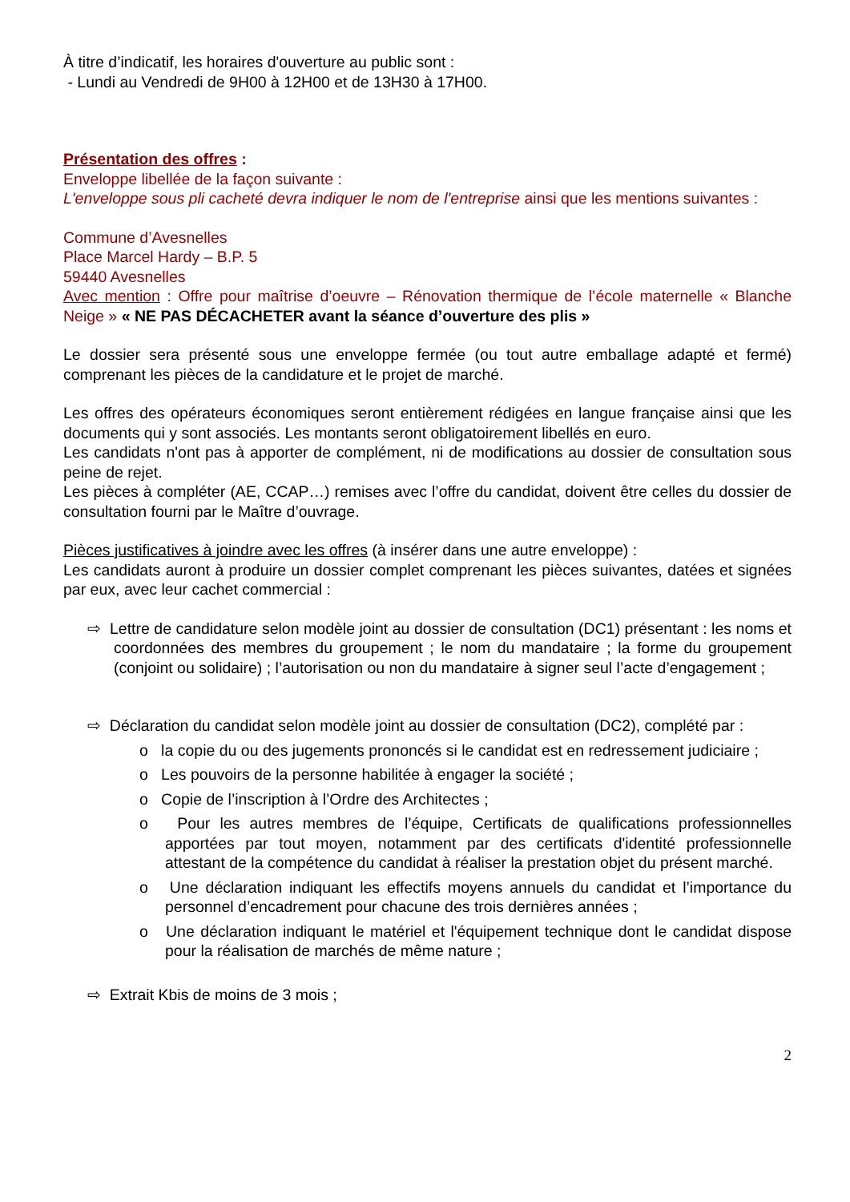À titre d’indicatif, les horaires d'ouverture au public sont :
- Lundi au Vendredi de 9H00 à 12H00 et de 13H30 à 17H00.
Présentation des offres :
Enveloppe libellée de la façon suivante :
L'enveloppe sous pli cacheté devra indiquer le nom de l'entreprise ainsi que les mentions suivantes :
Commune d’Avesnelles
Place Marcel Hardy – B.P. 5
59440 Avesnelles
Avec mention : Offre pour maîtrise d’oeuvre – Rénovation thermique de l’école maternelle « Blanche Neige » « NE PAS DÉCACHETER avant la séance d’ouverture des plis »
Le dossier sera présenté sous une enveloppe fermée (ou tout autre emballage adapté et fermé) comprenant les pièces de la candidature et le projet de marché.
Les offres des opérateurs économiques seront entièrement rédigées en langue française ainsi que les documents qui y sont associés. Les montants seront obligatoirement libellés en euro.
Les candidats n'ont pas à apporter de complément, ni de modifications au dossier de consultation sous peine de rejet.
Les pièces à compléter (AE, CCAP…) remises avec l’offre du candidat, doivent être celles du dossier de consultation fourni par le Maître d’ouvrage.
Pièces justificatives à joindre avec les offres (à insérer dans une autre enveloppe) :
Les candidats auront à produire un dossier complet comprenant les pièces suivantes, datées et signées par eux, avec leur cachet commercial :
⇨ Lettre de candidature selon modèle joint au dossier de consultation (DC1) présentant : les noms et coordonnées des membres du groupement ; le nom du mandataire ; la forme du groupement (conjoint ou solidaire) ; l’autorisation ou non du mandataire à signer seul l’acte d’engagement ;
⇨ Déclaration du candidat selon modèle joint au dossier de consultation (DC2), complété par :
o la copie du ou des jugements prononcés si le candidat est en redressement judiciaire ;
o Les pouvoirs de la personne habilitée à engager la société ;
o Copie de l’inscription à l’Ordre des Architectes ;
o Pour les autres membres de l’équipe, Certificats de qualifications professionnelles apportées par tout moyen, notamment par des certificats d'identité professionnelle attestant de la compétence du candidat à réaliser la prestation objet du présent marché.
o Une déclaration indiquant les effectifs moyens annuels du candidat et l’importance du personnel d’encadrement pour chacune des trois dernières années ;
o Une déclaration indiquant le matériel et l'équipement technique dont le candidat dispose pour la réalisation de marchés de même nature ;
⇨ Extrait Kbis de moins de 3 mois ;
2